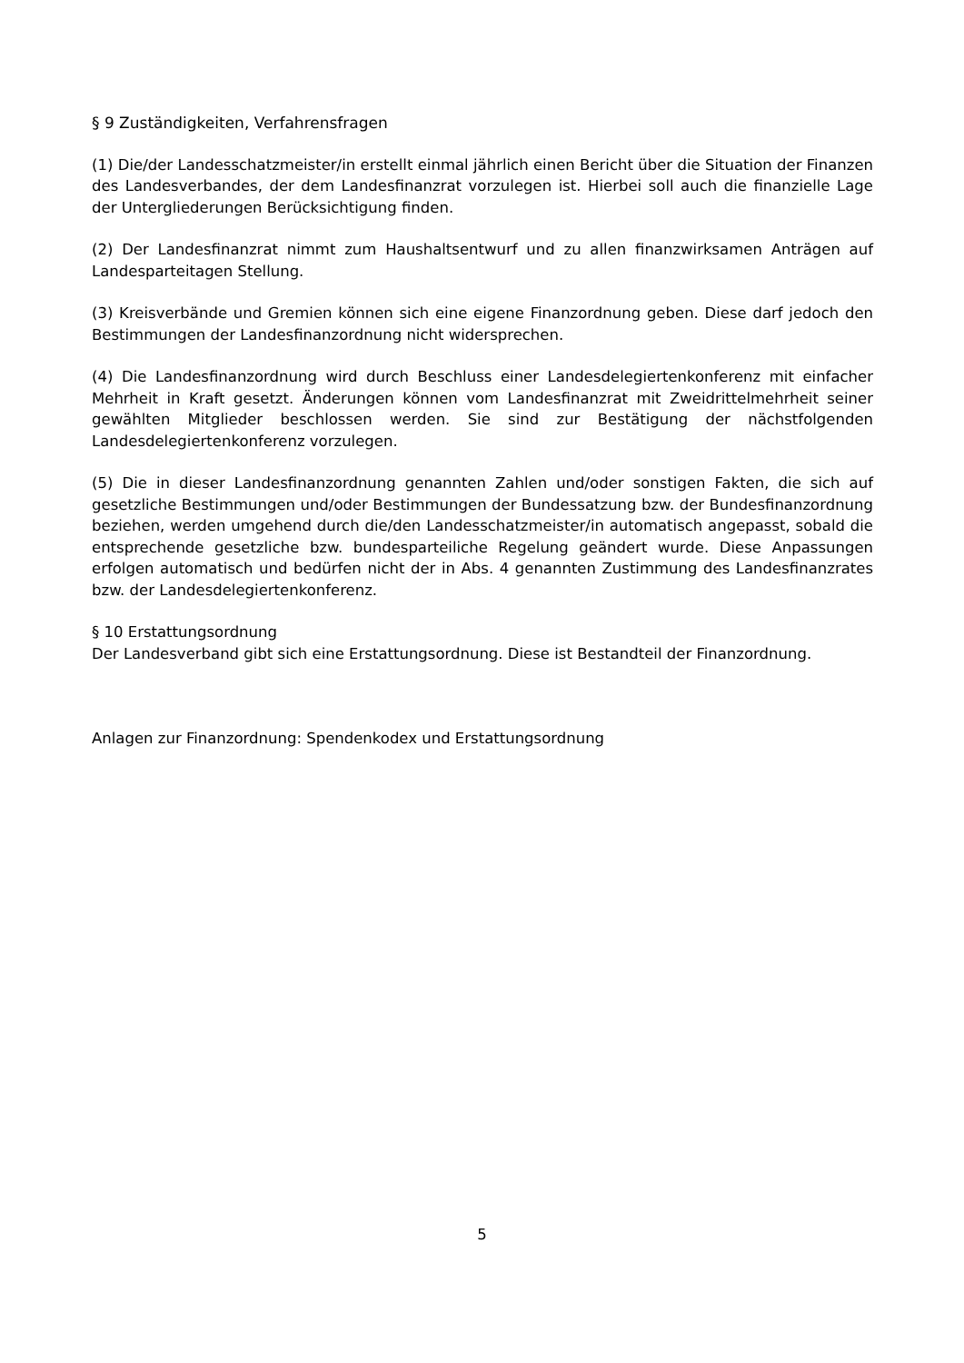§ 9 Zuständigkeiten, Verfahrensfragen
(1) Die/der Landesschatzmeister/in erstellt einmal jährlich einen Bericht über die Situation der Finanzen des Landesverbandes, der dem Landesfinanzrat vorzulegen ist. Hierbei soll auch die finanzielle Lage der Untergliederungen Berücksichtigung finden.
(2) Der Landesfinanzrat nimmt zum Haushaltsentwurf und zu allen finanzwirksamen Anträgen auf Landesparteitagen Stellung.
(3) Kreisverbände und Gremien können sich eine eigene Finanzordnung geben. Diese darf jedoch den Bestimmungen der Landesfinanzordnung nicht widersprechen.
(4) Die Landesfinanzordnung wird durch Beschluss einer Landesdelegiertenkonferenz mit einfacher Mehrheit in Kraft gesetzt. Änderungen können vom Landesfinanzrat mit Zweidrittelmehrheit seiner gewählten Mitglieder beschlossen werden. Sie sind zur Bestätigung der nächstfolgenden Landesdelegiertenkonferenz vorzulegen.
(5) Die in dieser Landesfinanzordnung genannten Zahlen und/oder sonstigen Fakten, die sich auf gesetzliche Bestimmungen und/oder Bestimmungen der Bundessatzung bzw. der Bundesfinanzordnung beziehen, werden umgehend durch die/den Landesschatzmeister/in automatisch angepasst, sobald die entsprechende gesetzliche bzw. bundesparteiliche Regelung geändert wurde. Diese Anpassungen erfolgen automatisch und bedürfen nicht der in Abs. 4 genannten Zustimmung des Landesfinanzrates bzw. der Landesdelegiertenkonferenz.
§ 10 Erstattungsordnung
Der Landesverband gibt sich eine Erstattungsordnung. Diese ist Bestandteil der Finanzordnung.
Anlagen zur Finanzordnung: Spendenkodex und Erstattungsordnung
5